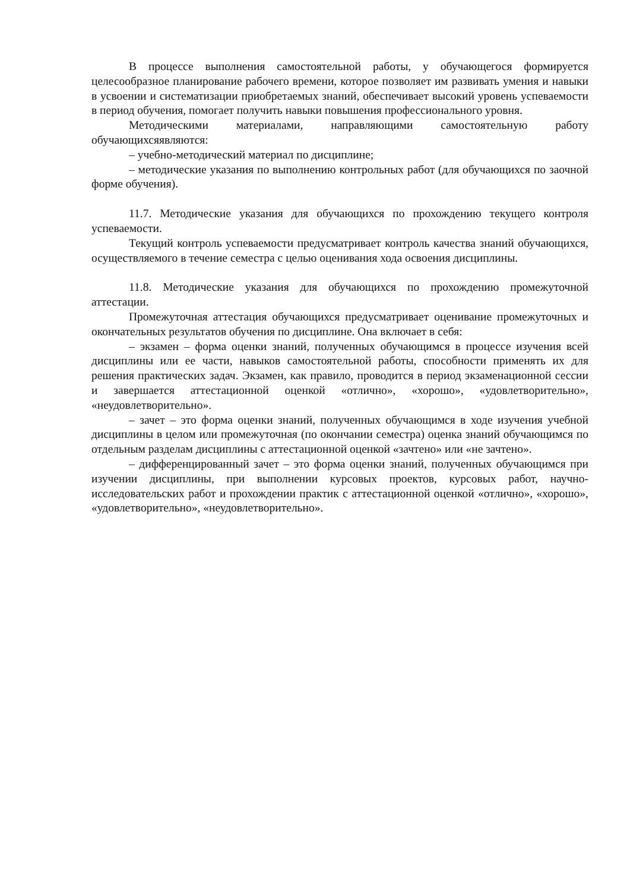В процессе выполнения самостоятельной работы, у обучающегося формируется целесообразное планирование рабочего времени, которое позволяет им развивать умения и навыки в усвоении и систематизации приобретаемых знаний, обеспечивает высокий уровень успеваемости в период обучения, помогает получить навыки повышения профессионального уровня.
Методическими материалами, направляющими самостоятельную работу обучающихсяявляются:
– учебно-методический материал по дисциплине;
– методические указания по выполнению контрольных работ (для обучающихся по заочной форме обучения).
11.7. Методические указания для обучающихся по прохождению текущего контроля успеваемости.
Текущий контроль успеваемости предусматривает контроль качества знаний обучающихся, осуществляемого в течение семестра с целью оценивания хода освоения дисциплины.
11.8. Методические указания для обучающихся по прохождению промежуточной аттестации.
Промежуточная аттестация обучающихся предусматривает оценивание промежуточных и окончательных результатов обучения по дисциплине. Она включает в себя:
– экзамен – форма оценки знаний, полученных обучающимся в процессе изучения всей дисциплины или ее части, навыков самостоятельной работы, способности применять их для решения практических задач. Экзамен, как правило, проводится в период экзаменационной сессии и завершается аттестационной оценкой «отлично», «хорошо», «удовлетворительно», «неудовлетворительно».
– зачет – это форма оценки знаний, полученных обучающимся в ходе изучения учебной дисциплины в целом или промежуточная (по окончании семестра) оценка знаний обучающимся по отдельным разделам дисциплины с аттестационной оценкой «зачтено» или «не зачтено».
– дифференцированный зачет – это форма оценки знаний, полученных обучающимся при изучении дисциплины, при выполнении курсовых проектов, курсовых работ, научно-исследовательских работ и прохождении практик с аттестационной оценкой «отлично», «хорошо», «удовлетворительно», «неудовлетворительно».